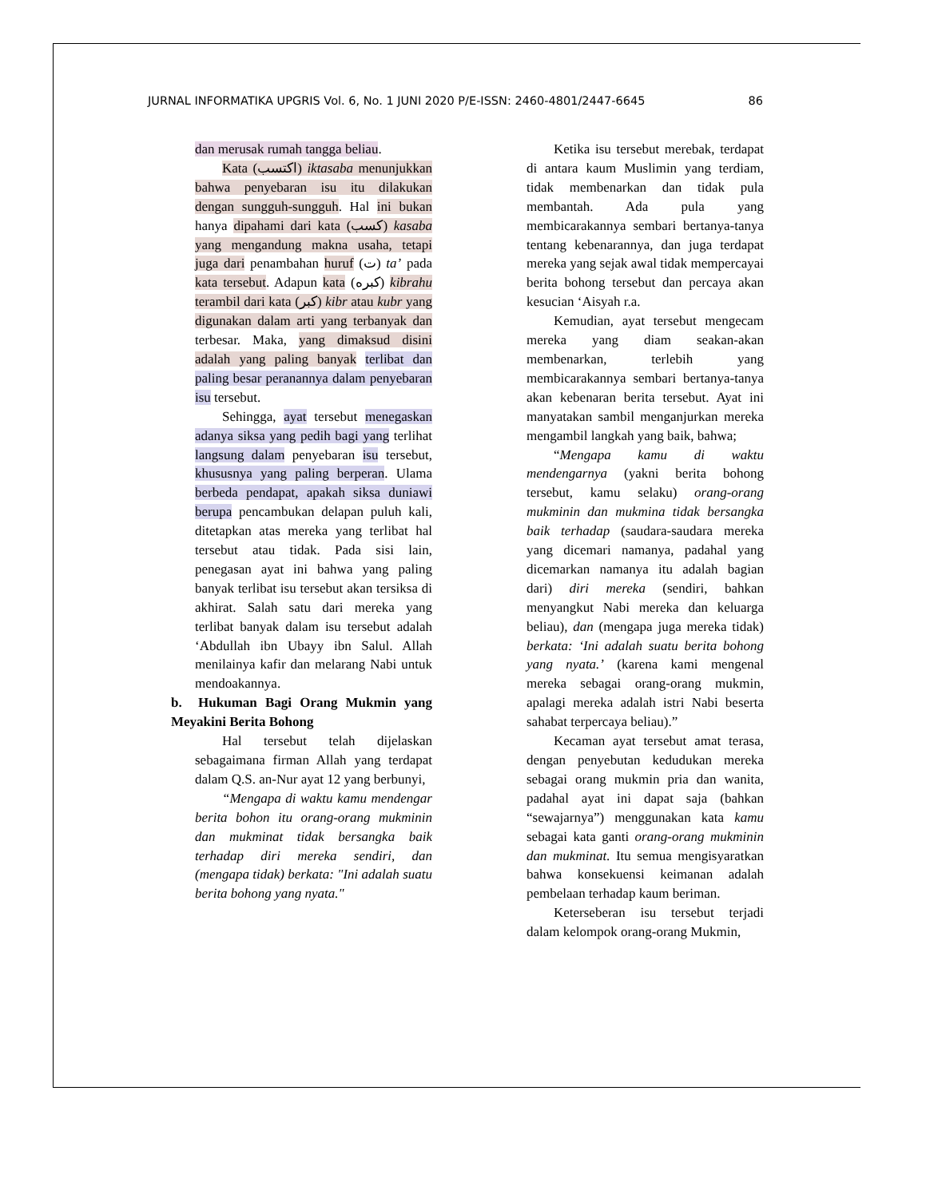JURNAL INFORMATIKA UPGRIS Vol. 6, No. 1 JUNI 2020 P/E-ISSN: 2460-4801/2447-6645 86
dan merusak rumah tangga beliau.
Kata (اكتسب) iktasaba menunjukkan bahwa penyebaran isu itu dilakukan dengan sungguh-sungguh. Hal ini bukan hanya dipahami dari kata (كسب) kasaba yang mengandung makna usaha, tetapi juga dari penambahan huruf (ت) ta’ pada kata tersebut. Adapun kata (كبره) kibrahu terambil dari kata (كبر) kibr atau kubr yang digunakan dalam arti yang terbanyak dan terbesar. Maka, yang dimaksud disini adalah yang paling banyak terlibat dan paling besar peranannya dalam penyebaran isu tersebut.
Sehingga, ayat tersebut menegaskan adanya siksa yang pedih bagi yang terlihat langsung dalam penyebaran isu tersebut, khususnya yang paling berperan. Ulama berbeda pendapat, apakah siksa duniawi berupa pencambukan delapan puluh kali, ditetapkan atas mereka yang terlibat hal tersebut atau tidak. Pada sisi lain, penegasan ayat ini bahwa yang paling banyak terlibat isu tersebut akan tersiksa di akhirat. Salah satu dari mereka yang terlibat banyak dalam isu tersebut adalah ‘Abdullah ibn Ubayy ibn Salul. Allah menilainya kafir dan melarang Nabi untuk mendoakannya.
b. Hukuman Bagi Orang Mukmin yang Meyakini Berita Bohong
Hal tersebut telah dijelaskan sebagaimana firman Allah yang terdapat dalam Q.S. an-Nur ayat 12 yang berbunyi,
“Mengapa di waktu kamu mendengar berita bohon itu orang-orang mukminin dan mukminat tidak bersangka baik terhadap diri mereka sendiri, dan (mengapa tidak) berkata: "Ini adalah suatu berita bohong yang nyata."
Ketika isu tersebut merebak, terdapat di antara kaum Muslimin yang terdiam, tidak membenarkan dan tidak pula membantah. Ada pula yang membicarakannya sembari bertanya-tanya tentang kebenarannya, dan juga terdapat mereka yang sejak awal tidak mempercayai berita bohong tersebut dan percaya akan kesucian ‘Aisyah r.a.
Kemudian, ayat tersebut mengecam mereka yang diam seakan-akan membenarkan, terlebih yang membicarakannya sembari bertanya-tanya akan kebenaran berita tersebut. Ayat ini manyatakan sambil menganjurkan mereka mengambil langkah yang baik, bahwa;
“Mengapa kamu di waktu mendengarnya (yakni berita bohong tersebut, kamu selaku) orang-orang mukminin dan mukmina tidak bersangka baik terhadap (saudara-saudara mereka yang dicemari namanya, padahal yang dicemarkan namanya itu adalah bagian dari) diri mereka (sendiri, bahkan menyangkut Nabi mereka dan keluarga beliau), dan (mengapa juga mereka tidak) berkata: ‘Ini adalah suatu berita bohong yang nyata.’ (karena kami mengenal mereka sebagai orang-orang mukmin, apalagi mereka adalah istri Nabi beserta sahabat terpercaya beliau).”
Kecaman ayat tersebut amat terasa, dengan penyebutan kedudukan mereka sebagai orang mukmin pria dan wanita, padahal ayat ini dapat saja (bahkan “sewajarnya”) menggunakan kata kamu sebagai kata ganti orang-orang mukminin dan mukminat. Itu semua mengisyaratkan bahwa konsekuensi keimanan adalah pembelaan terhadap kaum beriman.
Keterseberan isu tersebut terjadi dalam kelompok orang-orang Mukmin,